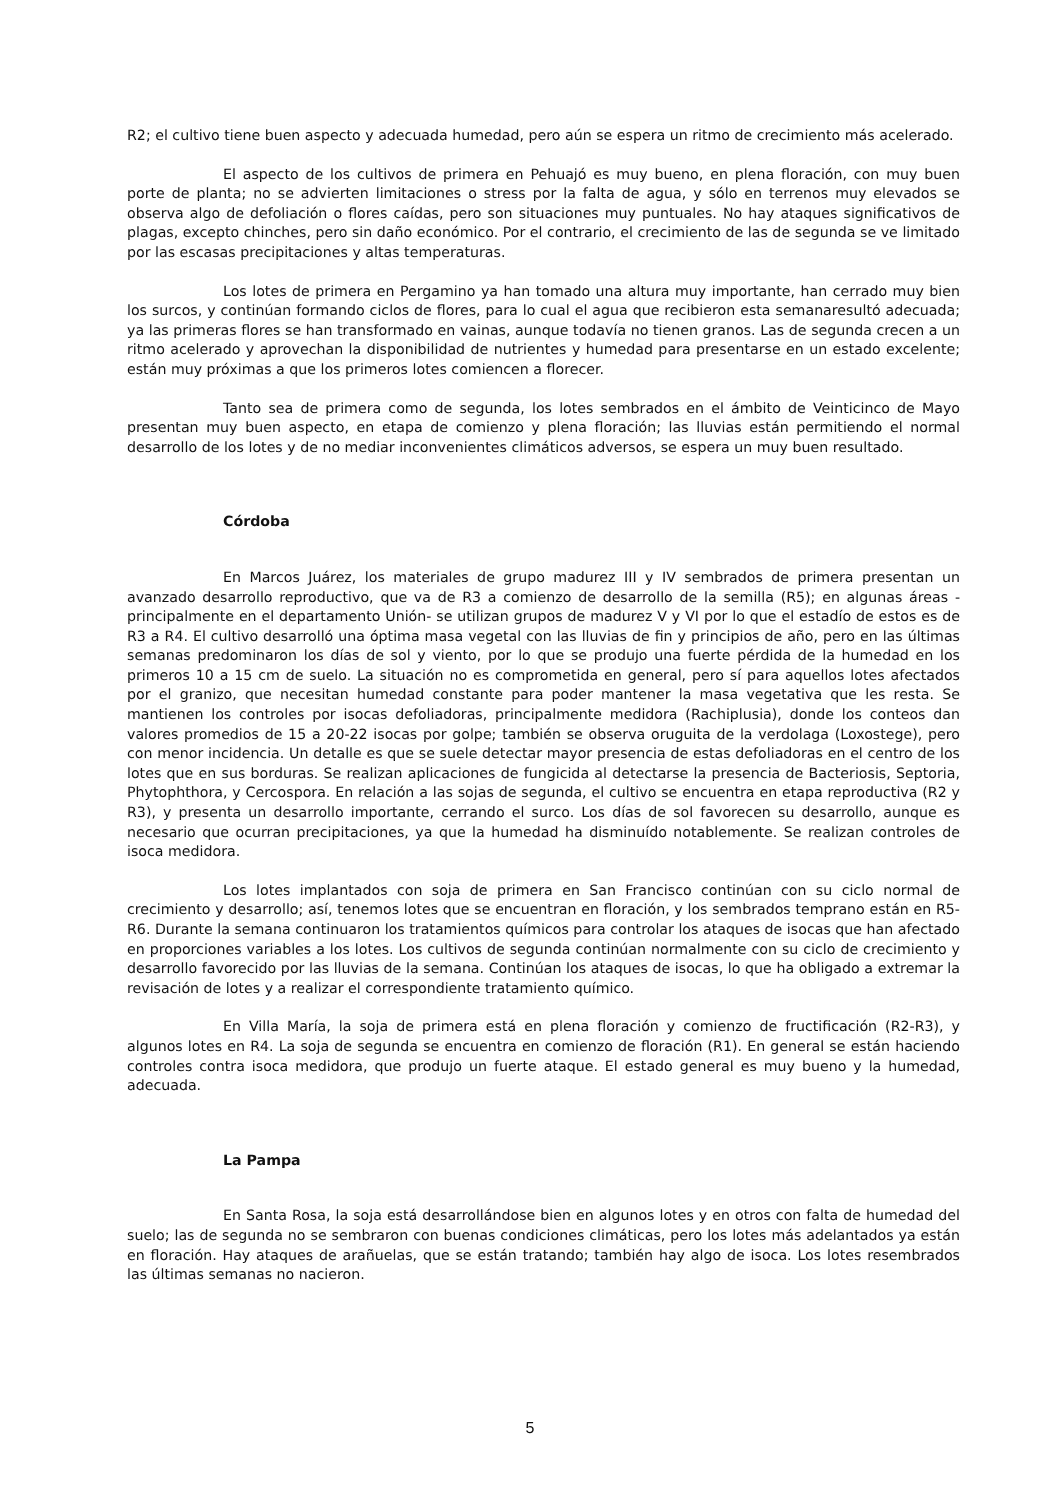R2; el cultivo tiene buen aspecto y adecuada humedad, pero aún se espera un ritmo de crecimiento más acelerado.
El aspecto de los cultivos de primera en Pehuajó es muy bueno, en plena floración, con muy buen porte de planta; no se advierten limitaciones o stress por la falta de agua, y sólo en terrenos muy elevados se observa algo de defoliación o flores caídas, pero son situaciones muy puntuales. No hay ataques significativos de plagas, excepto chinches, pero sin daño económico. Por el contrario, el crecimiento de las de segunda se ve limitado por las escasas precipitaciones y altas temperaturas.
Los lotes de primera en Pergamino ya han tomado una altura muy importante, han cerrado muy bien los surcos, y continúan formando ciclos de flores, para lo cual el agua que recibieron esta semanaresultó adecuada; ya las primeras flores se han transformado en vainas, aunque todavía no tienen granos. Las de segunda crecen a un ritmo acelerado y aprovechan la disponibilidad de nutrientes y humedad para presentarse en un estado excelente; están muy próximas a que los primeros lotes comiencen a florecer.
Tanto sea de primera como de segunda, los lotes sembrados en el ámbito de Veinticinco de Mayo presentan muy buen aspecto, en etapa de comienzo y plena floración; las lluvias están permitiendo el normal desarrollo de los lotes y de no mediar inconvenientes climáticos adversos, se espera un muy buen resultado.
Córdoba
En Marcos Juárez, los materiales de grupo madurez III y IV sembrados de primera presentan un avanzado desarrollo reproductivo, que va de R3 a comienzo de desarrollo de la semilla (R5); en algunas áreas - principalmente en el departamento Unión- se utilizan grupos de madurez V y VI por lo que el estadío de estos es de R3 a R4. El cultivo desarrolló una óptima masa vegetal con las lluvias de fin y principios de año, pero en las últimas semanas predominaron los días de sol y viento, por lo que se produjo una fuerte pérdida de la humedad en los primeros 10 a 15 cm de suelo. La situación no es comprometida en general, pero sí para aquellos lotes afectados por el granizo, que necesitan humedad constante para poder mantener la masa vegetativa que les resta. Se mantienen los controles por isocas defoliadoras, principalmente medidora (Rachiplusia), donde los conteos dan valores promedios de 15 a 20-22 isocas por golpe; también se observa oruguita de la verdolaga (Loxostege), pero con menor incidencia. Un detalle es que se suele detectar mayor presencia de estas defoliadoras en el centro de los lotes que en sus borduras. Se realizan aplicaciones de fungicida al detectarse la presencia de Bacteriosis, Septoria, Phytophthora, y Cercospora. En relación a las sojas de segunda, el cultivo se encuentra en etapa reproductiva (R2 y R3), y presenta un desarrollo importante, cerrando el surco. Los días de sol favorecen su desarrollo, aunque es necesario que ocurran precipitaciones, ya que la humedad ha disminuído notablemente. Se realizan controles de isoca medidora.
Los lotes implantados con soja de primera en San Francisco continúan con su ciclo normal de crecimiento y desarrollo; así, tenemos lotes que se encuentran en floración, y los sembrados temprano están en R5-R6. Durante la semana continuaron los tratamientos químicos para controlar los ataques de isocas que han afectado en proporciones variables a los lotes. Los cultivos de segunda continúan normalmente con su ciclo de crecimiento y desarrollo favorecido por las lluvias de la semana. Continúan los ataques de isocas, lo que ha obligado a extremar la revisación de lotes y a realizar el correspondiente tratamiento químico.
En Villa María, la soja de primera está en plena floración y comienzo de fructificación (R2-R3), y algunos lotes en R4. La soja de segunda se encuentra en comienzo de floración (R1). En general se están haciendo controles contra isoca medidora, que produjo un fuerte ataque. El estado general es muy bueno y la humedad, adecuada.
La Pampa
En Santa Rosa, la soja está desarrollándose bien en algunos lotes y en otros con falta de humedad del suelo; las de segunda no se sembraron con buenas condiciones climáticas, pero los lotes más adelantados ya están en floración. Hay ataques de arañuelas, que se están tratando; también hay algo de isoca. Los lotes resembrados las últimas semanas no nacieron.
5